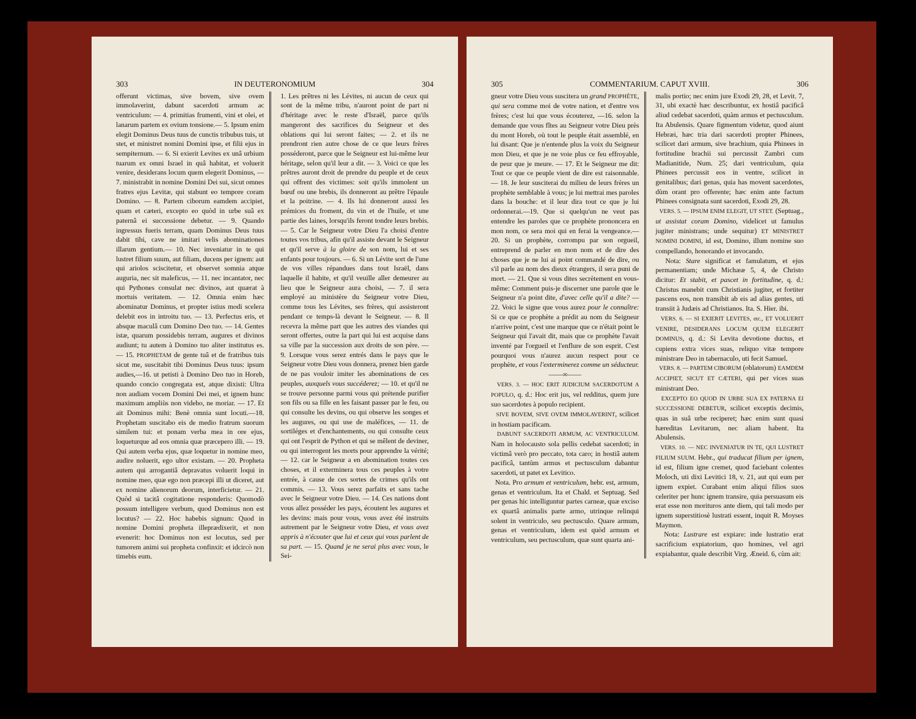303 IN DEUTERONOMIUM 304
offerunt victimas, sive bovem, sive ovem immolaverint, dabunt sacerdoti armum ac ventriculum: — 4. primitias frumenti, vini et olei, et lanarum partem ex ovium tonsione.— 5. Ipsum enim elegit Dominus Deus tuus de cunctis tribubus tuis, ut stet, et ministret nomini Domini ipse, et filii ejus in sempiternum. — 6. Si exierit Levites ex unâ urbium tuarum ex omni Israel in quâ habitat, et voluerit venire, desiderans locum quem elegerit Dominus, — 7. ministrabit in nomine Domini Dei sui, sicut omnes fratres ejus Levitæ, qui stabunt eo tempore coram Domino. — 8. Partem ciborum eamdem accipiet, quam et cæteri, excepto eo quòd in urbe suâ ex paternâ ei successione debetur. — 9. Quando ingressus fueris terram, quam Dominus Deus tuus dabit tibi, cave ne imitari velis abominationes illarum gentium.— 10. Nec inveniatur in te qui lustret filium suum, aut filiam, ducens per ignem: aut qui ariolos sciscitetur, et observet somnia atque auguria, nec sit maleficus, — 11. nec incantator, nec qui Pythones consulat nec divinos, aut quærat à mortuis veritatem. — 12. Omnia enim hæc abominatur Dominus, et propter istius modi scelera delebit eos in introitu tuo. — 13. Perfectus eris, et absque maculâ cum Domino Deo tuo. — 14. Gentes istæ, quarum possidebis terram, augures et divinos audiunt; tu autem à Domino tuo aliter institutus es. — 15. PROPHETAM de gente tuâ et de fratribus tuis sicut me, suscitabit tibi Dominus Deus tuus: ipsum audies,—16. ut petisti à Domino Deo tuo in Horeb, quando concio congregata est, atque dixisti: Ultra non audiam vocem Domini Dei mei, et ignem hunc maximum ampliùs non videbo, ne moriar. — 17. Et ait Dominus mihi: Benè omnia sunt locuti.—18. Prophetam suscitabo eis de medio fratrum suorum similem tui: et ponam verba mea in ore ejus, loqueturque ad eos omnia quæ præcepero illi. — 19. Qui autem verba ejus, quæ loquetur in nomine meo, audire noluerit, ego ultor existam. — 20. Propheta autem qui arrogantiâ depravatus voluerit loqui in nomine meo, quæ ego non præcepi illi ut diceret, aut ex nomine alienorum deorum, interficietur. — 21. Quòd si tacitâ cogitatione responderis: Quomodò possum intelligere verbum, quod Dominus non est locutus? — 22. Hoc habebis signum: Quod in nomine Domini propheta illeprædixerit, et non evenerit: hoc Dominus non est locutus, sed per tumorem animi sui propheta confinxit: et idcircò non timebis eum.
1. Les prêtres ni les Lévites, ni aucun de ceux qui sont de la même tribu, n'auront point de part ni d'héritage avec le reste d'Israël, parce qu'ils mangeront des sacrifices du Seigneur et des oblations qui lui seront faites; — 2. et ils ne prendront rien autre chose de ce que leurs frères posséderont, parce que le Seigneur est lui-même leur héritage, selon qu'il leur a dit. — 3. Voici ce que les prêtres auront droit de prendre du peuple et de ceux qui offrent des victimes: soit qu'ils immolent un bœuf ou une brebis, ils donneront au prêtre l'épaule et la poitrine. — 4. Ils lui donneront aussi les prémices du froment, du vin et de l'huile, et une partie des laines, lorsqu'ils feront tondre leurs brebis. — 5. Car le Seigneur votre Dieu l'a choisi d'entre toutes vos tribus, afin qu'il assiste devant le Seigneur et qu'il serve à la gloire de son nom, lui et ses enfants pour toujours. — 6. Si un Lévite sort de l'une de vos villes répandues dans tout Israël, dans laquelle il habite, et qu'il veuille aller demeurer au lieu que le Seigneur aura choisi, — 7. il sera employé au ministère du Seigneur votre Dieu, comme tous les Lévites, ses frères, qui assisteront pendant ce temps-là devant le Seigneur. — 8. Il recevra la même part que les autres des viandes qui seront offertes, outre la part qui lui est acquise dans sa ville par la succession aux droits de son père. — 9. Lorsque vous serez entrés dans le pays que le Seigneur votre Dieu vous donnera, prenez bien garde de ne pas vouloir imiter les abominations de ces peuples, auxquels vous succéderez; — 10. et qu'il ne se trouve personne parmi vous qui prétende purifier son fils ou sa fille en les faisant passer par le feu, ou qui consulte les devins, ou qui observe les songes et les augures, ou qui use de maléfices, — 11. de sortiléges et d'enchantements, ou qui consulte ceux qui ont l'esprit de Python et qui se mêlent de deviner, ou qui interrogent les morts pour apprendre la vérité; — 12. car le Seigneur a en abomination toutes ces choses, et il exterminera tous ces peuples à votre entrée, à cause de ces sortes de crimes qu'ils ont commis. — 13. Vous serez parfaits et sans tache avec le Seigneur votre Dieu. — 14. Ces nations dont vous allez posséder les pays, écoutent les augures et les devins: mais pour vous, vous avez été instruits autrement par le Seigneur votre Dieu, et vous avez appris à n'écouter que lui et ceux qui vous parlent de sa part. — 15. Quand je ne serai plus avec vous, le Sei-
305 COMMENTARIUM. CAPUT XVIII. 306
gneur votre Dieu vous suscitera un grand PROPHÈTE, qui sera comme moi de votre nation, et d'entre vos frères; c'est lui que vous écouterez, —16. selon la demande que vous fîtes au Seigneur votre Dieu près du mont Horeb, où tout le peuple était assemblé, en lui disant: Que je n'entende plus la voix du Seigneur mon Dieu, et que je ne voie plus ce feu effroyable, de peur que je meure. — 17. Et le Seigneur me dit: Tout ce que ce peuple vient de dire est raisonnable. — 18. Je leur susciterai du milieu de leurs frères un prophète semblable à vous; je lui mettrai mes paroles dans la bouche: et il leur dira tout ce que je lui ordonnerai.—19. Que si quelqu'un ne veut pas entendre les paroles que ce prophète prononcera en mon nom, ce sera moi qui en ferai la vengeance.—20. Si un prophète, corrompu par son orgueil, entreprend de parler en mon nom et de dire des choses que je ne lui ai point commandé de dire, ou s'il parle au nom des dieux étrangers, il sera puni de mort. — 21. Que si vous dites secrètement en vous-même: Comment puis-je discerner une parole que le Seigneur n'a point dite, d'avec celle qu'il a dite? — 22. Voici le signe que vous aurez pour le connaître: Si ce que ce prophète a prédit au nom du Seigneur n'arrive point, c'est une marque que ce n'était point le Seigneur qui l'avait dit, mais que ce prophète l'avait inventé par l'orgueil et l'enflure de son esprit. C'est pourquoi vous n'aurez aucun respect pour ce prophète, et vous l'exterminerez comme un séducteur.
——∞——
VERS. 3. — HOC ERIT JUDICIUM SACERDOTUM A POPULO, q. d.: Hoc erit jus, vel redditus, quem jure suo sacerdotes à populo recipient.
SIVE BOVEM, SIVE OVEM IMMOLAVERINT, scilicet in hostiam pacificam.
DABUNT SACERDOTI ARMUM, AC VENTRICULUM. Nam in holocausto sola pellis cedebat sacerdoti; in victimâ verò pro peccato, tota caro; in hostiâ autem pacificâ, tantùm armus et pectusculum dabantur sacerdoti, ut patet ex Levitico.
Nota. Pro armum et ventriculum, hebr. est, armum, genas et ventriculum. Ita et Chald. et Septuag. Sed per genas hic intelliguntur partes carneæ, quæ exciso ex quartâ animalis parte armo, utrinque relinqui solent in ventriculo, seu pectusculo. Quare armum, genas et ventriculum, idem est quòd armum et ventriculum, seu pectusculum, quæ sunt quarta ani-
malis portio; nec enim jure Exodi 29, 28, et Levit. 7, 31, ubi exactè hæc describuntur, ex hostiâ pacificâ aliud cedebat sacerdoti, quàm armus et pectusculum. Ita Abulensis. Quare figmentum videtur, quod aiunt Hebræi, hæc tria dari sacerdoti propter Phinees, scilicet dari armum, sive brachium, quia Phinees in fortitudine brachii sui percussit Zambri cum Madianitide, Num. 25; dari ventriculum, quia Phinees percussit eos in ventre, scilicet in genitalibus; dari genas, quia has movent sacerdotes, dùm orant pro offerente; hæc enim ante factum Phinees consignata sunt sacerdoti, Exodi 29, 28.
VERS. 5. — IPSUM ENIM ELEGIT, UT STET. (Septuag., ut assistat coram Domino, videlicet ut famulus jugiter ministrans; unde sequitur) ET MINISTRET NOMINI DOMINI, id est, Domino, illum nomine suo compellando, honorando et invocando.
Nota: Stare significat et famulatum, et ejus permanentiam; unde Michææ 5, 4, de Christo dicitur: Et stabit, et pascet in fortitudine, q. d.: Christus manebit cum Christianis jugiter, et fortiter pascens eos, non transibit ab eis ad alias gentes, uti transiit à Judæis ad Christianos. Ita. S. Hier. ibi.
VERS. 6. — SI EXIERIT LEVITES, etc., ET VOLUERIT VENIRE, DESIDERANS LOCUM QUEM ELEGERIT DOMINUS, q. d.: Si Levita devotione ductus, et cupiens extra vices suas, reliquo vitæ tempore ministrare Deo in tabernaculo, uti fecit Samuel.
VERS. 8. — PARTEM CIBORUM (oblatorum) EAMDEM ACCIPIET, SICUT ET CÆTERI, qui per vices suas ministrant Deo.
EXCEPTO EO QUOD IN URBE SUA EX PATERNA EI SUCCESSIONE DEBETUR, scilicet exceptis decimis, quas in suâ urbe reciperet; hæc enim sunt quasi hæreditas Levitarum, nec aliam habent. Ita Abulensis.
VERS. 10. — NEC INVENIATUR IN TE, QUI LUSTRET FILIUM SUUM. Hebr., qui traducat filium per ignem, id est, filium igne cremet, quod faciebant colentes Moloch, uti dixi Levitici 18, v. 21, aut qui eum per ignem expiet. Curabant enim aliqui filios suos celeriter per hunc ignem transire, quia persuasum eis erat esse non morituros ante diem, qui tali modo per ignem superstitiosè lustrati essent, inquit R. Moyses Maymon.
Nota: Lustrare est expiare: inde lustratio erat sacrificium expiatorium, quo homines, vel agri expiabantur, quale describit Virg. Æneid. 6, cùm ait: